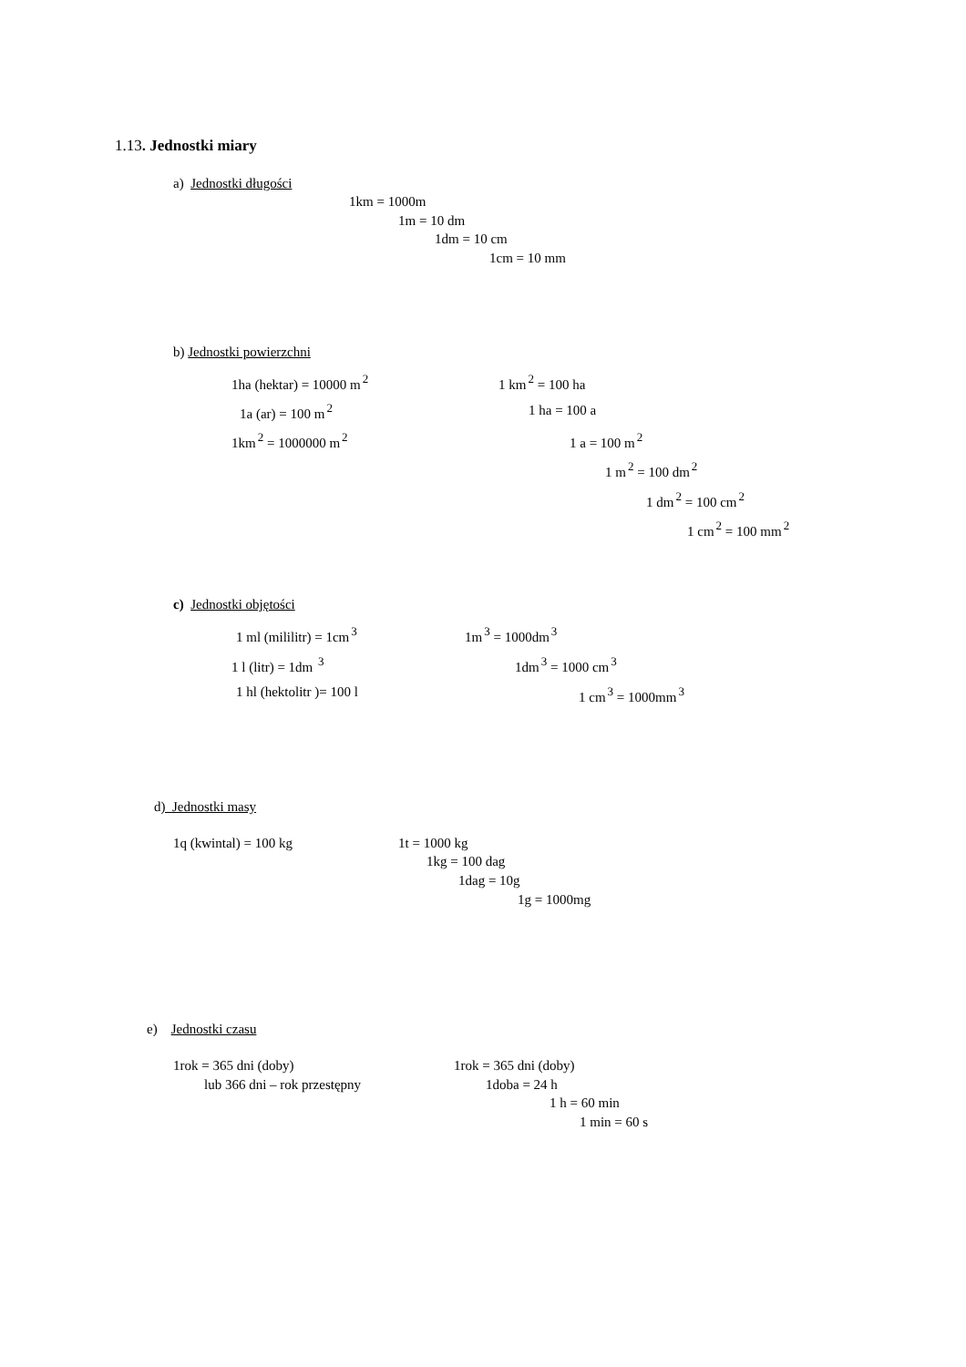1.13. Jednostki miary
a) Jednostki długości
1km = 1000m
1m = 10 dm
1dm = 10 cm
1cm = 10 mm
b) Jednostki powierzchni
1ha (hektar) = 10000 m<sup>2</sup> 1 km<sup>2</sup> = 100 ha
1a (ar) = 100 m<sup>2</sup> 1 ha = 100 a
1km<sup>2</sup> = 1000000 m<sup>2</sup> 1 a = 100 m<sup>2</sup>
1 m<sup>2</sup> = 100 dm<sup>2</sup>
1 dm<sup>2</sup> = 100 cm<sup>2</sup>
1 cm<sup>2</sup> = 100 mm<sup>2</sup>
c) Jednostki objętości
1 ml (mililitr) = 1cm<sup>3</sup> 1m<sup>3</sup> = 1000dm<sup>3</sup>
1 l (litr) = 1dm <sup>3</sup> 1dm<sup>3</sup> = 1000 cm<sup>3</sup>
1 hl (hektolitr )= 100 l 1 cm<sup>3</sup> = 1000mm<sup>3</sup>
d) Jednostki masy
1q (kwintal) = 100 kg 1t = 1000 kg
1kg = 100 dag
1dag = 10g
1g = 1000mg
e) Jednostki czasu
1rok = 365 dni (doby) 1rok = 365 dni (doby)
lub 366 dni – rok przestępny 1doba = 24 h
1 h = 60 min
1 min = 60 s